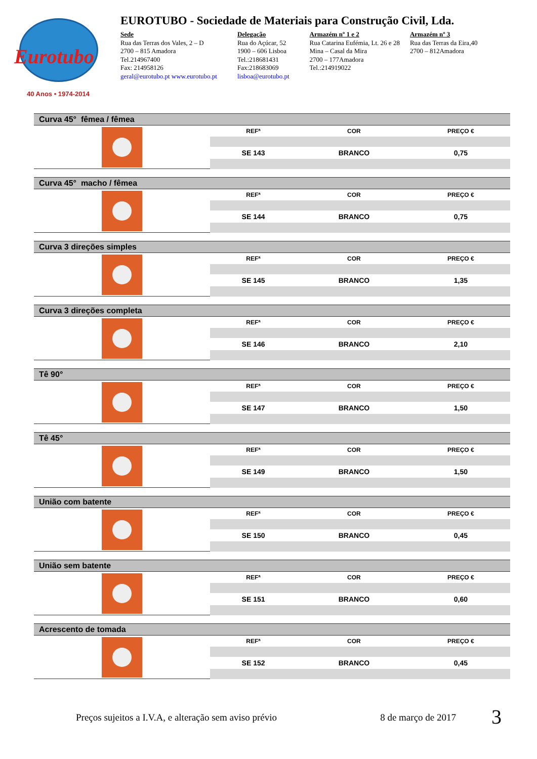Eurotubo
40 Anos • 1974-2014
EUROTUBO - Sociedade de Materiais para Construção Civil, Lda.
Sede
Rua das Terras dos Vales, 2 – D
2700 – 815 Amadora
Tel.214967400
Fax: 214958126
geral@eurotubo.pt www.eurotubo.pt
Delegação
Rua do Açúcar, 52
1900 – 606 Lisboa
Tel.:218681431
Fax:218683069
lisboa@eurotubo.pt
Armazém nº 1 e 2
Rua Catarina Eufémia, Lt. 26 e 28
Mina – Casal da Mira
2700 – 177Amadora
Tel.:214919022
Armazém nº 3
Rua das Terras da Eira,40
2700 – 812Amadora
Curva 45° fêmea / fêmea
| REFª | COR | PREÇO € |
| --- | --- | --- |
| SE 143 | BRANCO | 0,75 |
Curva 45° macho / fêmea
| REFª | COR | PREÇO € |
| --- | --- | --- |
| SE 144 | BRANCO | 0,75 |
Curva 3 direções simples
| REFª | COR | PREÇO € |
| --- | --- | --- |
| SE 145 | BRANCO | 1,35 |
Curva 3 direções completa
| REFª | COR | PREÇO € |
| --- | --- | --- |
| SE 146 | BRANCO | 2,10 |
Tê 90°
| REFª | COR | PREÇO € |
| --- | --- | --- |
| SE 147 | BRANCO | 1,50 |
Tê 45°
| REFª | COR | PREÇO € |
| --- | --- | --- |
| SE 149 | BRANCO | 1,50 |
União com batente
| REFª | COR | PREÇO € |
| --- | --- | --- |
| SE 150 | BRANCO | 0,45 |
União sem batente
| REFª | COR | PREÇO € |
| --- | --- | --- |
| SE 151 | BRANCO | 0,60 |
Acrescento de tomada
| REFª | COR | PREÇO € |
| --- | --- | --- |
| SE 152 | BRANCO | 0,45 |
Preços sujeitos a I.V.A, e alteração sem aviso prévio 8 de março de 2017
3